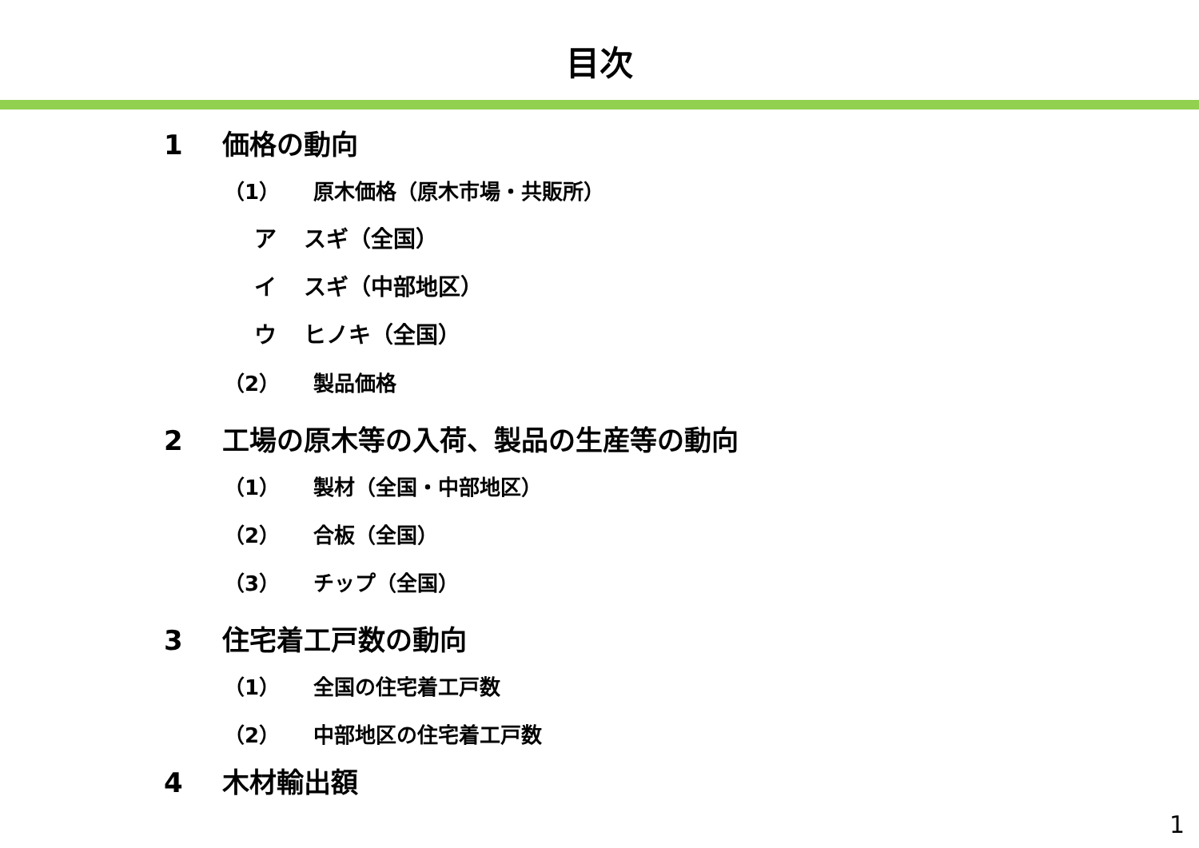目次
1 価格の動向
（1） 原木価格（原木市場・共販所）
ア スギ（全国）
イ スギ（中部地区）
ウ ヒノキ（全国）
（2） 製品価格
2 工場の原木等の入荷、製品の生産等の動向
（1） 製材（全国・中部地区）
（2） 合板（全国）
（3） チップ（全国）
3 住宅着工戸数の動向
（1） 全国の住宅着工戸数
（2） 中部地区の住宅着工戸数
4 木材輸出額
1